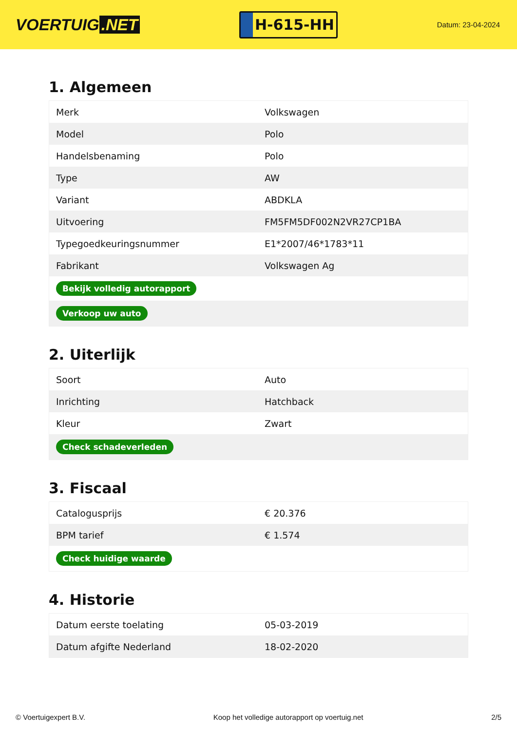VOERTUIG.NET
H-615-HH
Datum: 23-04-2024
1. Algemeen
| Merk | Volkswagen |
| Model | Polo |
| Handelsbenaming | Polo |
| Type | AW |
| Variant | ABDKLA |
| Uitvoering | FM5FM5DF002N2VR27CP1BA |
| Typegoedkeuringsnummer | E1*2007/46*1783*11 |
| Fabrikant | Volkswagen Ag |
| Bekijk volledig autorapport | |
| Verkoop uw auto | |
2. Uiterlijk
| Soort | Auto |
| Inrichting | Hatchback |
| Kleur | Zwart |
| Check schadeverleden | |
3. Fiscaal
| Catalogusprijs | € 20.376 |
| BPM tarief | € 1.574 |
| Check huidige waarde | |
4. Historie
| Datum eerste toelating | 05-03-2019 |
| Datum afgifte Nederland | 18-02-2020 |
© Voertuigexpert B.V. Koop het volledige autorapport op voertuig.net 2/5